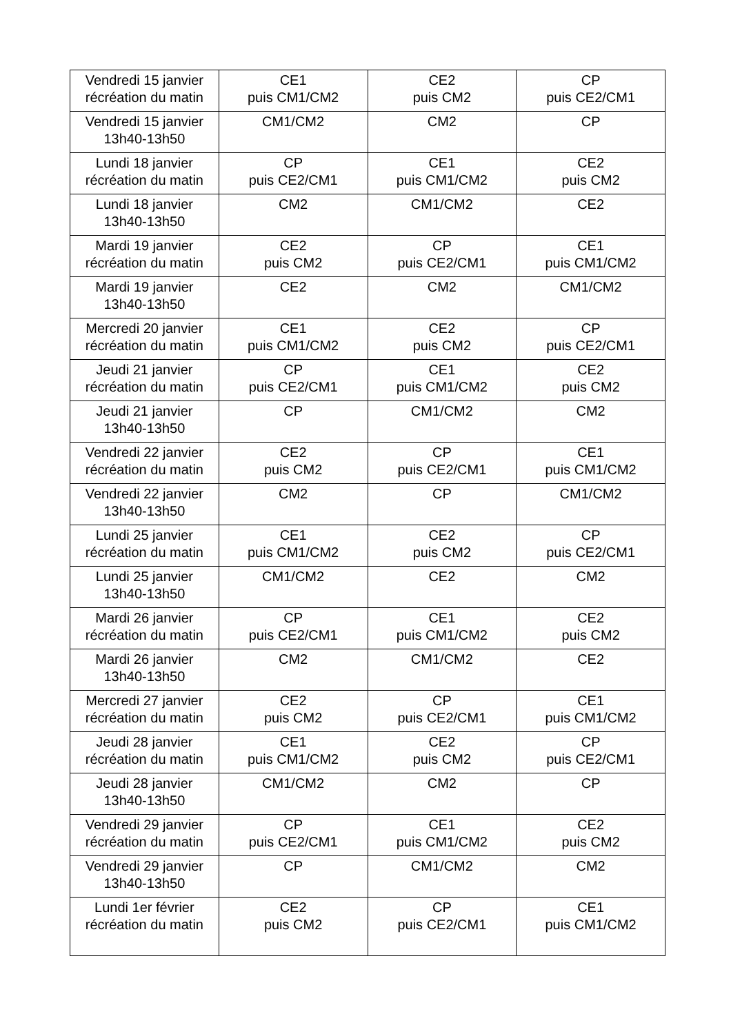| Vendredi 15 janvier récréation du matin | CE1 puis CM1/CM2 | CE2 puis CM2 | CP puis CE2/CM1 |
| Vendredi 15 janvier 13h40-13h50 | CM1/CM2 | CM2 | CP |
| Lundi 18 janvier récréation du matin | CP puis CE2/CM1 | CE1 puis CM1/CM2 | CE2 puis CM2 |
| Lundi 18 janvier 13h40-13h50 | CM2 | CM1/CM2 | CE2 |
| Mardi 19 janvier récréation du matin | CE2 puis CM2 | CP puis CE2/CM1 | CE1 puis CM1/CM2 |
| Mardi 19 janvier 13h40-13h50 | CE2 | CM2 | CM1/CM2 |
| Mercredi 20 janvier récréation du matin | CE1 puis CM1/CM2 | CE2 puis CM2 | CP puis CE2/CM1 |
| Jeudi 21 janvier récréation du matin | CP puis CE2/CM1 | CE1 puis CM1/CM2 | CE2 puis CM2 |
| Jeudi 21 janvier 13h40-13h50 | CP | CM1/CM2 | CM2 |
| Vendredi 22 janvier récréation du matin | CE2 puis CM2 | CP puis CE2/CM1 | CE1 puis CM1/CM2 |
| Vendredi 22 janvier 13h40-13h50 | CM2 | CP | CM1/CM2 |
| Lundi 25 janvier récréation du matin | CE1 puis CM1/CM2 | CE2 puis CM2 | CP puis CE2/CM1 |
| Lundi 25 janvier 13h40-13h50 | CM1/CM2 | CE2 | CM2 |
| Mardi 26 janvier récréation du matin | CP puis CE2/CM1 | CE1 puis CM1/CM2 | CE2 puis CM2 |
| Mardi 26 janvier 13h40-13h50 | CM2 | CM1/CM2 | CE2 |
| Mercredi 27 janvier récréation du matin | CE2 puis CM2 | CP puis CE2/CM1 | CE1 puis CM1/CM2 |
| Jeudi 28 janvier récréation du matin | CE1 puis CM1/CM2 | CE2 puis CM2 | CP puis CE2/CM1 |
| Jeudi 28 janvier 13h40-13h50 | CM1/CM2 | CM2 | CP |
| Vendredi 29 janvier récréation du matin | CP puis CE2/CM1 | CE1 puis CM1/CM2 | CE2 puis CM2 |
| Vendredi 29 janvier 13h40-13h50 | CP | CM1/CM2 | CM2 |
| Lundi 1er février récréation du matin | CE2 puis CM2 | CP puis CE2/CM1 | CE1 puis CM1/CM2 |